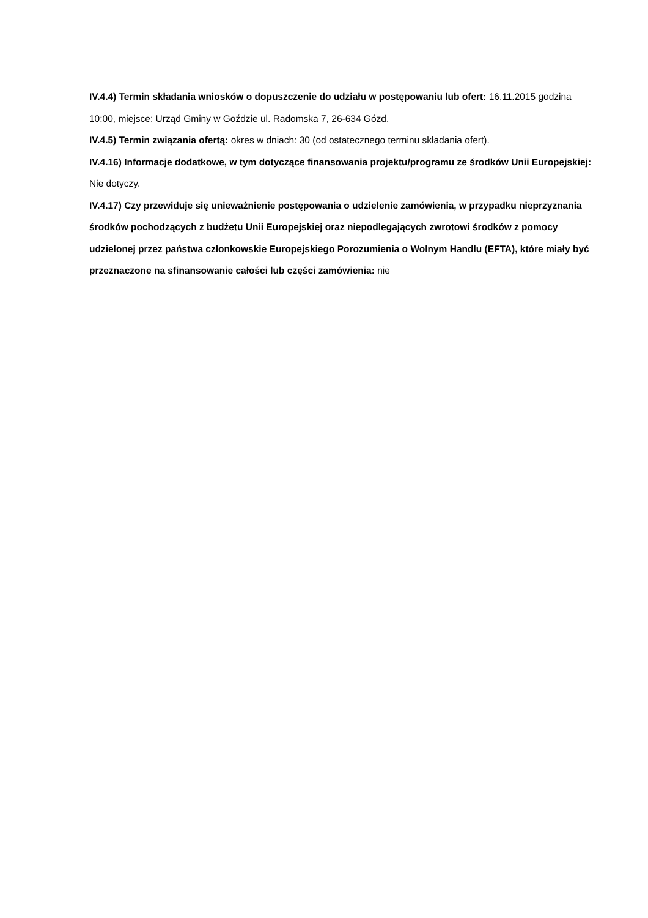IV.4.4) Termin składania wniosków o dopuszczenie do udziału w postępowaniu lub ofert: 16.11.2015 godzina 10:00, miejsce: Urząd Gminy w Goździe ul. Radomska 7, 26-634 Gózd.
IV.4.5) Termin związania ofertą: okres w dniach: 30 (od ostatecznego terminu składania ofert).
IV.4.16) Informacje dodatkowe, w tym dotyczące finansowania projektu/programu ze środków Unii Europejskiej: Nie dotyczy.
IV.4.17) Czy przewiduje się unieważnienie postępowania o udzielenie zamówienia, w przypadku nieprzyznania środków pochodzących z budżetu Unii Europejskiej oraz niepodlegających zwrotowi środków z pomocy udzielonej przez państwa członkowskie Europejskiego Porozumienia o Wolnym Handlu (EFTA), które miały być przeznaczone na sfinansowanie całości lub części zamówienia: nie